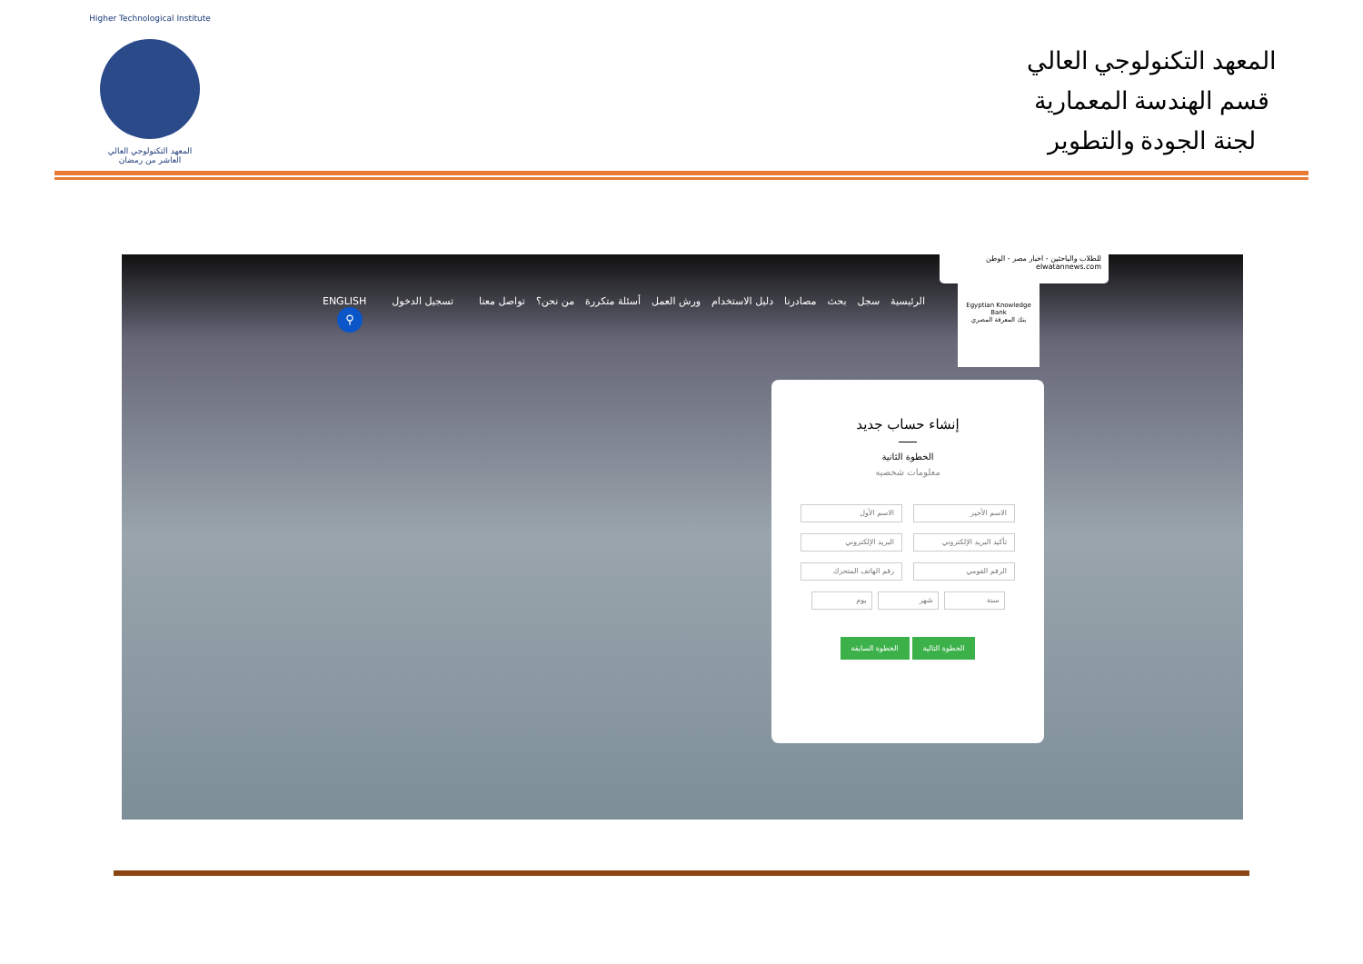Higher Technological Institute
المعهد التكنولوجي العالي
العاشر من رمضان
المعهد التكنولوجي العالي
قسم الهندسة المعمارية
لجنة الجودة والتطوير
للطلاب والباحثين - اخبار مصر - الوطن
elwatannews.com
Egyptian Knowledge Bank
بنك المعرفة المصري
الرئيسية سجل بحث مصادرنا دليل الاستخدام ورش العمل أسئلة متكررة من نحن؟ تواصل معنا تسجيل الدخول ENGLISH
⚲
إنشاء حساب جديد
الخطوة الثانية
معلومات شخصيه
الاسم الأخير
الاسم الأول
تأكيد البريد الإلكتروني
البريد الإلكتروني
الرقم القومي
رقم الهاتف المتحرك
سنة شهر يوم
الخطوة التالية الخطوة السابقة